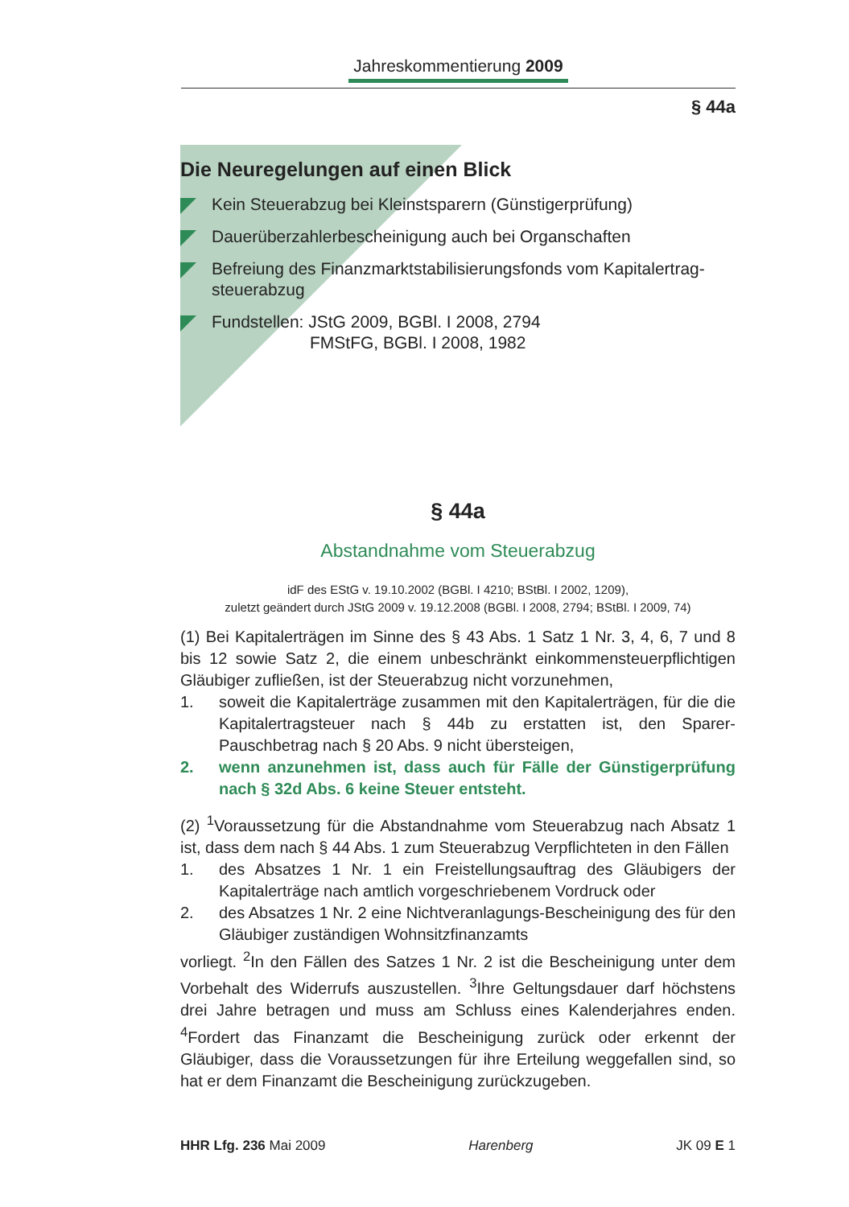Jahreskommentierung 2009
§ 44a
Die Neuregelungen auf einen Blick
Kein Steuerabzug bei Kleinstsparern (Günstigerprüfung)
Dauerüberzahlerbescheinigung auch bei Organschaften
Befreiung des Finanzmarktstabilisierungsfonds vom Kapitalertrag-steuerabzug
Fundstellen: JStG 2009, BGBl. I 2008, 2794
FMStFG, BGBl. I 2008, 1982
§ 44a
Abstandnahme vom Steuerabzug
idF des EStG v. 19.10.2002 (BGBl. I 4210; BStBl. I 2002, 1209),
zuletzt geändert durch JStG 2009 v. 19.12.2008 (BGBl. I 2008, 2794; BStBl. I 2009, 74)
(1) Bei Kapitalerträgen im Sinne des § 43 Abs. 1 Satz 1 Nr. 3, 4, 6, 7 und 8 bis 12 sowie Satz 2, die einem unbeschränkt einkommensteuerpflichtigen Gläubiger zufließen, ist der Steuerabzug nicht vorzunehmen,
1. soweit die Kapitalerträge zusammen mit den Kapitalerträgen, für die die Kapitalertragsteuer nach § 44b zu erstatten ist, den Sparer-Pauschbetrag nach § 20 Abs. 9 nicht übersteigen,
2. wenn anzunehmen ist, dass auch für Fälle der Günstigerprüfung nach § 32d Abs. 6 keine Steuer entsteht.
(2) <sup>1</sup>Voraussetzung für die Abstandnahme vom Steuerabzug nach Absatz 1 ist, dass dem nach § 44 Abs. 1 zum Steuerabzug Verpflichteten in den Fällen
1. des Absatzes 1 Nr. 1 ein Freistellungsauftrag des Gläubigers der Kapitalerträge nach amtlich vorgeschriebenem Vordruck oder
2. des Absatzes 1 Nr. 2 eine Nichtveranlagungs-Bescheinigung des für den Gläubiger zuständigen Wohnsitzfinanzamts
vorliegt. <sup>2</sup>In den Fällen des Satzes 1 Nr. 2 ist die Bescheinigung unter dem Vorbehalt des Widerrufs auszustellen. <sup>3</sup>Ihre Geltungsdauer darf höchstens drei Jahre betragen und muss am Schluss eines Kalenderjahres enden. <sup>4</sup>Fordert das Finanzamt die Bescheinigung zurück oder erkennt der Gläubiger, dass die Voraussetzungen für ihre Erteilung weggefallen sind, so hat er dem Finanzamt die Bescheinigung zurückzugeben.
HHR Lfg. 236 Mai 2009 Harenberg JK 09 E 1